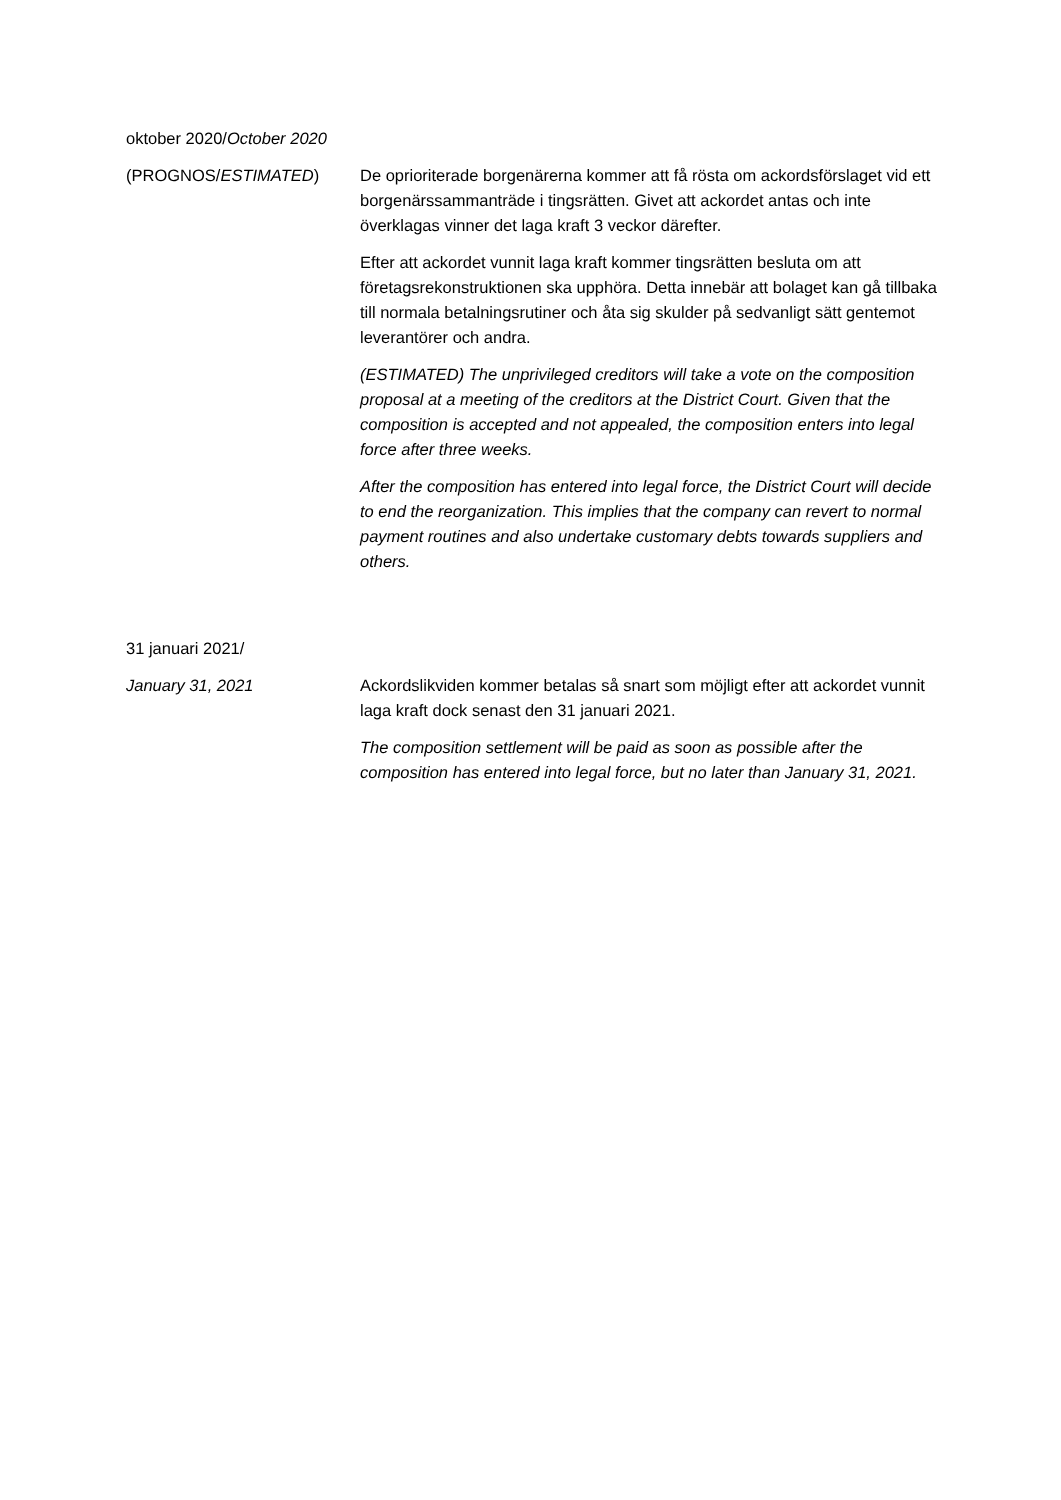oktober 2020/October 2020
(PROGNOS/ESTIMATED) De oprioriterade borgenärerna kommer att få rösta om ackordsförslaget vid ett borgenärssammanträde i tingsrätten. Givet att ackordet antas och inte överklagas vinner det laga kraft 3 veckor därefter.
Efter att ackordet vunnit laga kraft kommer tingsrätten besluta om att företagsrekonstruktionen ska upphöra. Detta innebär att bolaget kan gå tillbaka till normala betalningsrutiner och åta sig skulder på sedvanligt sätt gentemot leverantörer och andra.
(ESTIMATED) The unprivileged creditors will take a vote on the composition proposal at a meeting of the creditors at the District Court. Given that the composition is accepted and not appealed, the composition enters into legal force after three weeks.
After the composition has entered into legal force, the District Court will decide to end the reorganization. This implies that the company can revert to normal payment routines and also undertake customary debts towards suppliers and others.
31 januari 2021/
January 31, 2021 Ackordslikviden kommer betalas så snart som möjligt efter att ackordet vunnit laga kraft dock senast den 31 januari 2021.
The composition settlement will be paid as soon as possible after the composition has entered into legal force, but no later than January 31, 2021.